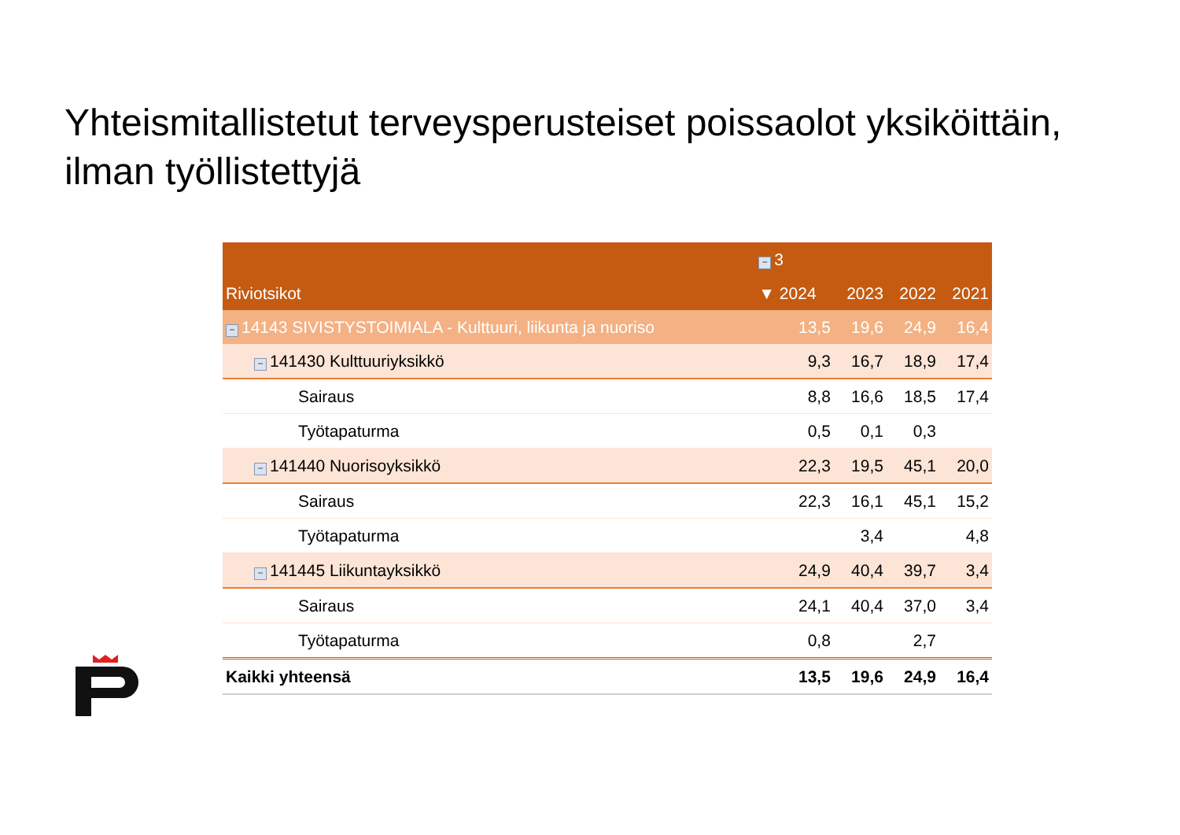Yhteismitallistetut terveysperusteiset poissaolot yksiköittäin, ilman työllistettyjä
| | − 3 | | | |
| --- | --- | --- | --- | --- |
| Riviotsikot | ▼ 2024 | 2023 | 2022 | 2021 |
| − 14143 SIVISTYSTOIMIALA - Kulttuuri, liikunta ja nuoriso | 13,5 | 19,6 | 24,9 | 16,4 |
| − 141430 Kulttuuriyksikkö | 9,3 | 16,7 | 18,9 | 17,4 |
| Sairaus | 8,8 | 16,6 | 18,5 | 17,4 |
| Työtapaturma | 0,5 | 0,1 | 0,3 | |
| − 141440 Nuorisoyksikkö | 22,3 | 19,5 | 45,1 | 20,0 |
| Sairaus | 22,3 | 16,1 | 45,1 | 15,2 |
| Työtapaturma | | 3,4 | | 4,8 |
| − 141445 Liikuntayksikkö | 24,9 | 40,4 | 39,7 | 3,4 |
| Sairaus | 24,1 | 40,4 | 37,0 | 3,4 |
| Työtapaturma | 0,8 | | 2,7 | |
| Kaikki yhteensä | 13,5 | 19,6 | 24,9 | 16,4 |